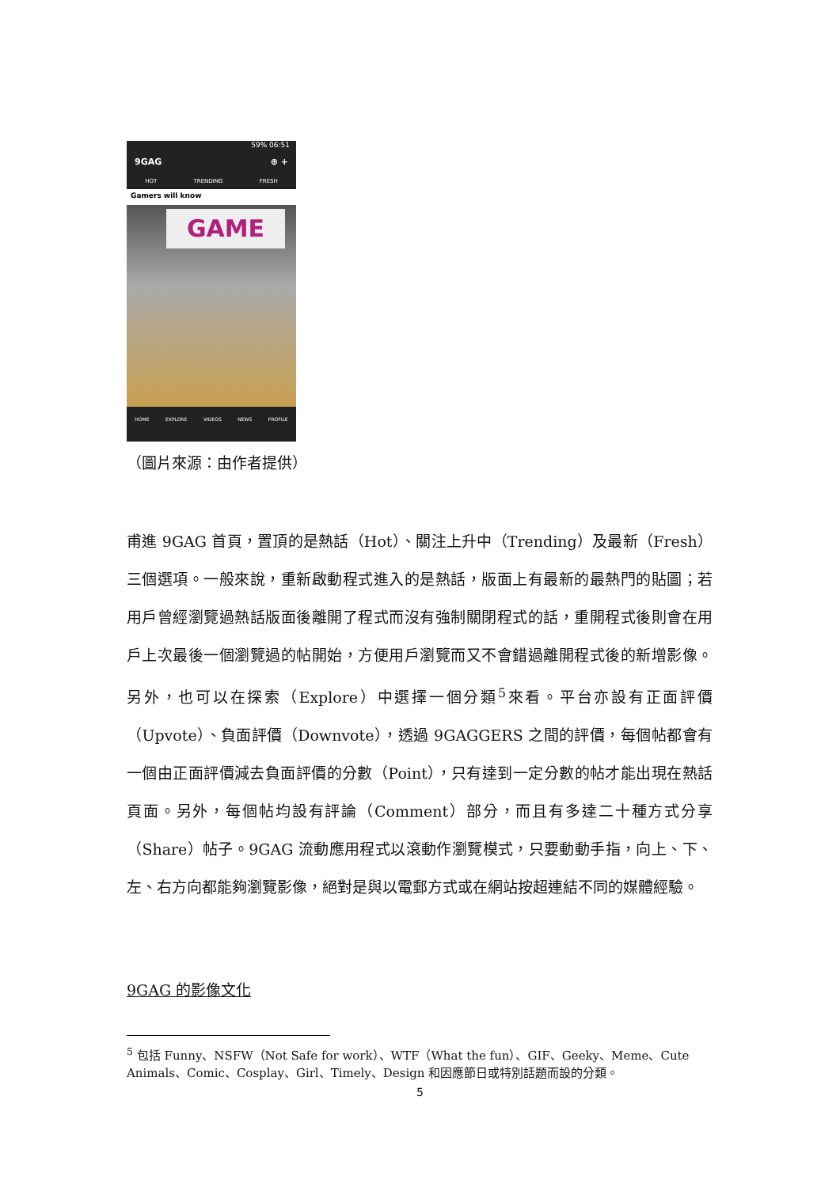59% 06:51
9GAG ⊕ +
HOT TRENDING FRESH
Gamers will know
GAME
HOME EXPLORE VIDEOS NEWS PROFILE
（圖片來源：由作者提供）
甫進 9GAG 首頁，置頂的是熱話（Hot）、關注上升中（Trending）及最新（Fresh）三個選項。一般來說，重新啟動程式進入的是熱話，版面上有最新的最熱門的貼圖；若用戶曾經瀏覽過熱話版面後離開了程式而沒有強制關閉程式的話，重開程式後則會在用戶上次最後一個瀏覽過的帖開始，方便用戶瀏覽而又不會錯過離開程式後的新增影像。另外，也可以在探索（Explore）中選擇一個分類<sup>5</sup>來看。平台亦設有正面評價（Upvote）、負面評價（Downvote），透過 9GAGGERS 之間的評價，每個帖都會有一個由正面評價減去負面評價的分數（Point），只有達到一定分數的帖才能出現在熱話頁面。另外，每個帖均設有評論（Comment）部分，而且有多達二十種方式分享（Share）帖子。9GAG 流動應用程式以滾動作瀏覽模式，只要動動手指，向上、下、左、右方向都能夠瀏覽影像，絕對是與以電郵方式或在網站按超連結不同的媒體經驗。
9GAG 的影像文化
<sup>5</sup> 包括 Funny、NSFW（Not Safe for work）、WTF（What the fun）、GIF、Geeky、Meme、Cute Animals、Comic、Cosplay、Girl、Timely、Design 和因應節日或特別話題而設的分類。
5